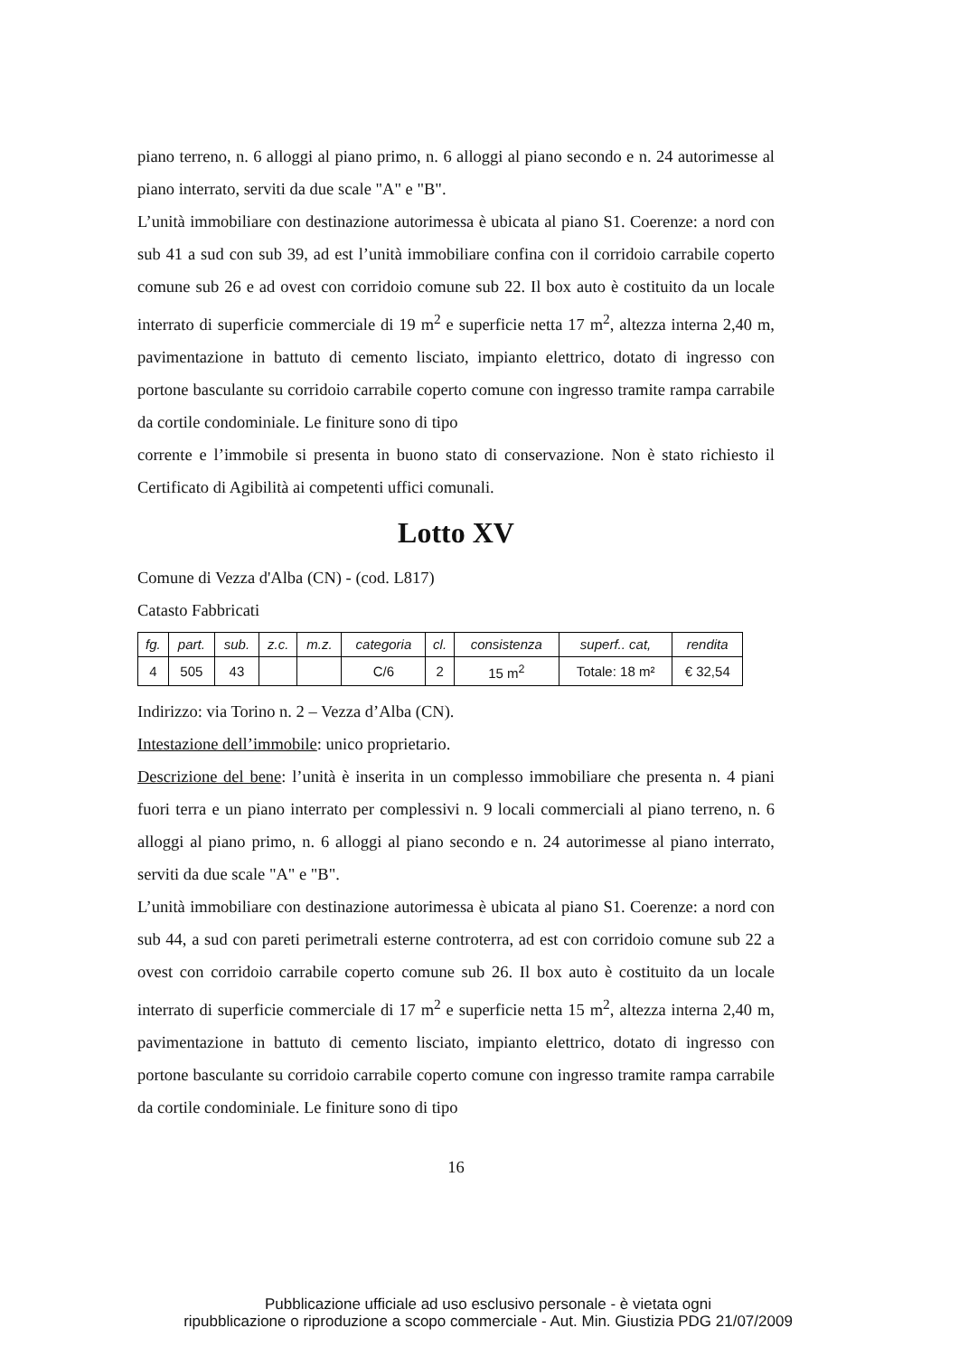piano terreno, n. 6 alloggi al piano primo, n. 6 alloggi al piano secondo e n. 24 autorimesse al piano interrato, serviti da due scale "A" e "B".
L’unità immobiliare con destinazione autorimessa è ubicata al piano S1. Coerenze: a nord con sub 41 a sud con sub 39, ad est l’unità immobiliare confina con il corridoio carrabile coperto comune sub 26 e ad ovest con corridoio comune sub 22. Il box auto è costituito da un locale interrato di superficie commerciale di 19 m<sup>2</sup> e superficie netta 17 m<sup>2</sup>, altezza interna 2,40 m, pavimentazione in battuto di cemento lisciato, impianto elettrico, dotato di ingresso con portone basculante su corridoio carrabile coperto comune con ingresso tramite rampa carrabile da cortile condominiale. Le finiture sono di tipo
corrente e l’immobile si presenta in buono stato di conservazione. Non è stato richiesto il Certificato di Agibilità ai competenti uffici comunali.
Lotto XV
Comune di Vezza d'Alba (CN) - (cod. L817)
Catasto Fabbricati
| fg. | part. | sub. | z.c. | m.z. | categoria | cl. | consistenza | superf.. cat, | rendita |
| --- | --- | --- | --- | --- | --- | --- | --- | --- | --- |
| 4 | 505 | 43 | | | C/6 | 2 | 15 m<sup>2</sup> | Totale: 18 m² | € 32,54 |
Indirizzo: via Torino n. 2 – Vezza d’Alba (CN).
Intestazione dell’immobile: unico proprietario.
Descrizione del bene: l’unità è inserita in un complesso immobiliare che presenta n. 4 piani fuori terra e un piano interrato per complessivi n. 9 locali commerciali al piano terreno, n. 6 alloggi al piano primo, n. 6 alloggi al piano secondo e n. 24 autorimesse al piano interrato, serviti da due scale "A" e "B".
L’unità immobiliare con destinazione autorimessa è ubicata al piano S1. Coerenze: a nord con sub 44, a sud con pareti perimetrali esterne controterra, ad est con corridoio comune sub 22 a ovest con corridoio carrabile coperto comune sub 26. Il box auto è costituito da un locale interrato di superficie commerciale di 17 m<sup>2</sup> e superficie netta 15 m<sup>2</sup>, altezza interna 2,40 m, pavimentazione in battuto di cemento lisciato, impianto elettrico, dotato di ingresso con portone basculante su corridoio carrabile coperto comune con ingresso tramite rampa carrabile da cortile condominiale. Le finiture sono di tipo
16
Pubblicazione ufficiale ad uso esclusivo personale - è vietata ogni
ripubblicazione o riproduzione a scopo commerciale - Aut. Min. Giustizia PDG 21/07/2009